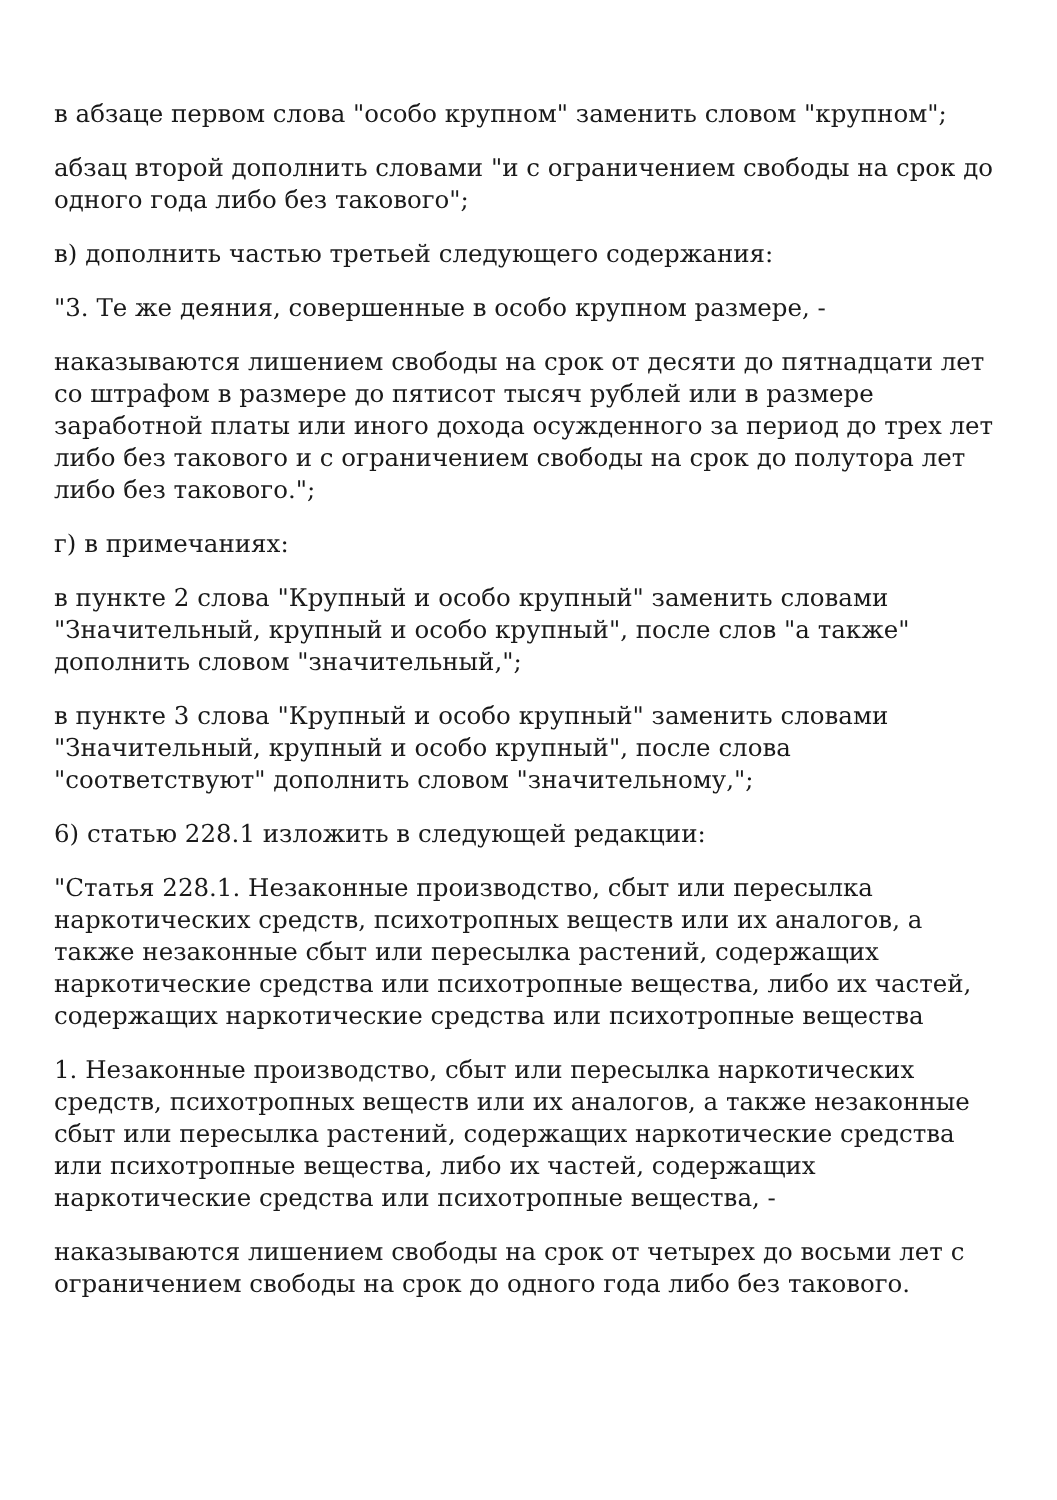в абзаце первом слова "особо крупном" заменить словом "крупном";
абзац второй дополнить словами "и с ограничением свободы на срок до одного года либо без такового";
в) дополнить частью третьей следующего содержания:
"3. Те же деяния, совершенные в особо крупном размере, -
наказываются лишением свободы на срок от десяти до пятнадцати лет со штрафом в размере до пятисот тысяч рублей или в размере заработной платы или иного дохода осужденного за период до трех лет либо без такового и с ограничением свободы на срок до полутора лет либо без такового.";
г) в примечаниях:
в пункте 2 слова "Крупный и особо крупный" заменить словами "Значительный, крупный и особо крупный", после слов "а также" дополнить словом "значительный,";
в пункте 3 слова "Крупный и особо крупный" заменить словами "Значительный, крупный и особо крупный", после слова "соответствуют" дополнить словом "значительному,";
6) статью 228.1 изложить в следующей редакции:
"Статья 228.1. Незаконные производство, сбыт или пересылка наркотических средств, психотропных веществ или их аналогов, а также незаконные сбыт или пересылка растений, содержащих наркотические средства или психотропные вещества, либо их частей, содержащих наркотические средства или психотропные вещества
1. Незаконные производство, сбыт или пересылка наркотических средств, психотропных веществ или их аналогов, а также незаконные сбыт или пересылка растений, содержащих наркотические средства или психотропные вещества, либо их частей, содержащих наркотические средства или психотропные вещества, -
наказываются лишением свободы на срок от четырех до восьми лет с ограничением свободы на срок до одного года либо без такового.